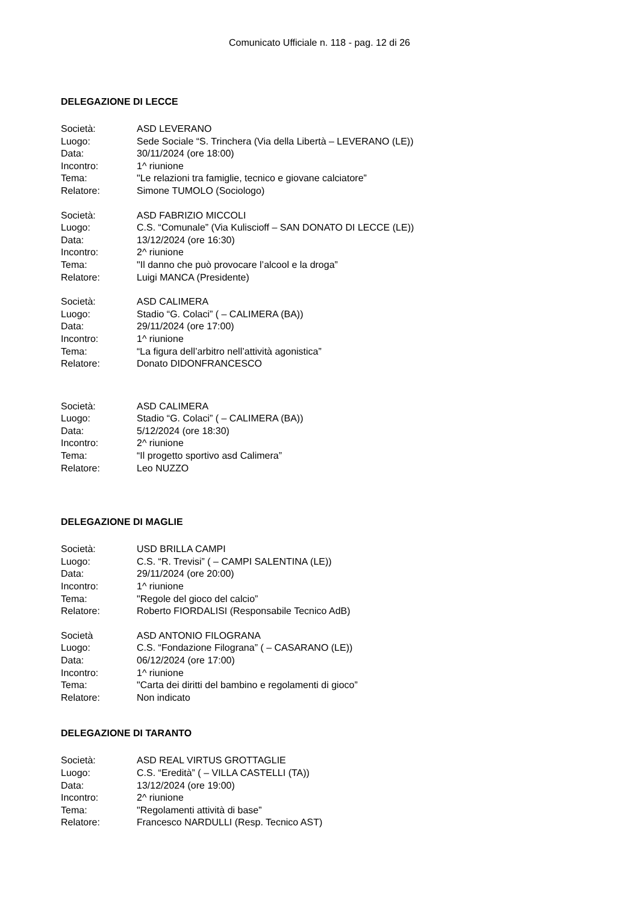Comunicato Ufficiale n. 118 - pag. 12 di 26
DELEGAZIONE DI LECCE
Società: ASD LEVERANO
Luogo: Sede Sociale “S. Trinchera (Via della Libertà – LEVERANO (LE))
Data: 30/11/2024 (ore 18:00)
Incontro: 1^ riunione
Tema: "Le relazioni tra famiglie, tecnico e giovane calciatore”
Relatore: Simone TUMOLO (Sociologo)
Società: ASD FABRIZIO MICCOLI
Luogo: C.S. “Comunale” (Via Kuliscioff – SAN DONATO DI LECCE (LE))
Data: 13/12/2024 (ore 16:30)
Incontro: 2^ riunione
Tema: "Il danno che può provocare l’alcool e la droga”
Relatore: Luigi MANCA (Presidente)
Società: ASD CALIMERA
Luogo: Stadio “G. Colaci” ( – CALIMERA (BA))
Data: 29/11/2024 (ore 17:00)
Incontro: 1^ riunione
Tema: “La figura dell’arbitro nell’attività agonistica”
Relatore: Donato DIDONFRANCESCO
Società: ASD CALIMERA
Luogo: Stadio “G. Colaci” ( – CALIMERA (BA))
Data: 5/12/2024 (ore 18:30)
Incontro: 2^ riunione
Tema: “Il progetto sportivo asd Calimera”
Relatore: Leo NUZZO
DELEGAZIONE DI MAGLIE
Società: USD BRILLA CAMPI
Luogo: C.S. “R. Trevisi” ( – CAMPI SALENTINA (LE))
Data: 29/11/2024 (ore 20:00)
Incontro: 1^ riunione
Tema: "Regole del gioco del calcio”
Relatore: Roberto FIORDALISI (Responsabile Tecnico AdB)
Società ASD ANTONIO FILOGRANA
Luogo: C.S. “Fondazione Filograna” ( – CASARANO (LE))
Data: 06/12/2024 (ore 17:00)
Incontro: 1^ riunione
Tema: "Carta dei diritti del bambino e regolamenti di gioco”
Relatore: Non indicato
DELEGAZIONE DI TARANTO
Società: ASD REAL VIRTUS GROTTAGLIE
Luogo: C.S. “Eredità” ( – VILLA CASTELLI (TA))
Data: 13/12/2024 (ore 19:00)
Incontro: 2^ riunione
Tema: "Regolamenti attività di base”
Relatore: Francesco NARDULLI (Resp. Tecnico AST)